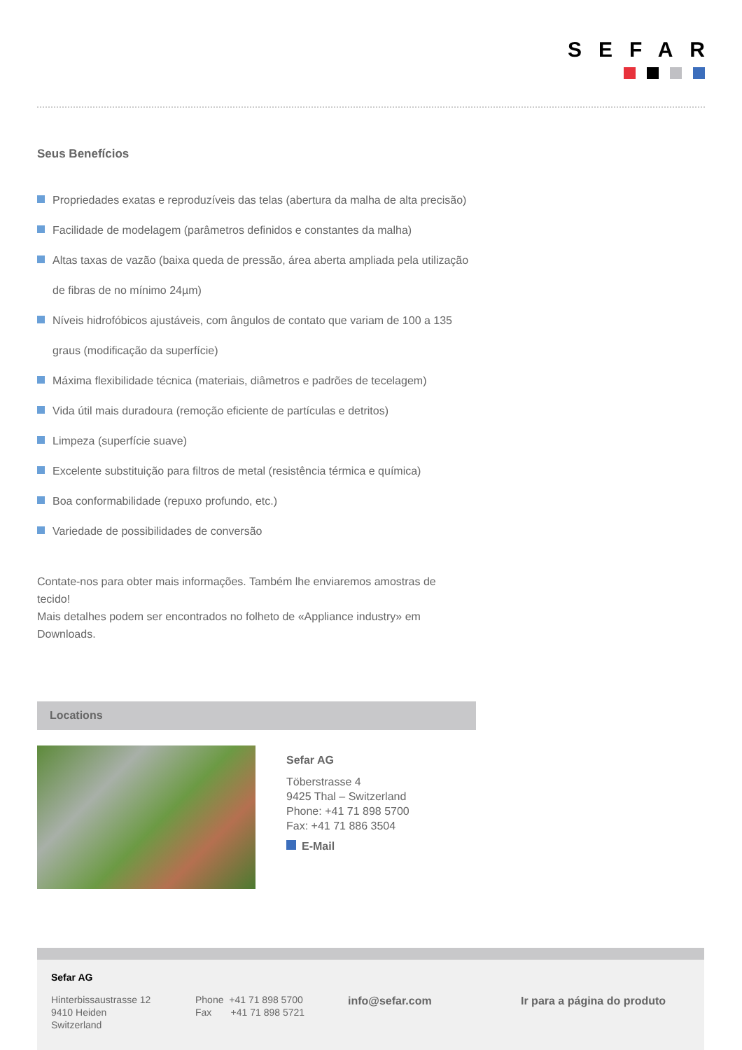SEFAR
Seus Benefícios
Propriedades exatas e reproduzíveis das telas (abertura da malha de alta precisão)
Facilidade de modelagem (parâmetros definidos e constantes da malha)
Altas taxas de vazão (baixa queda de pressão, área aberta ampliada pela utilização de fibras de no mínimo 24µm)
Níveis hidrofóbicos ajustáveis, com ângulos de contato que variam de 100 a 135 graus (modificação da superfície)
Máxima flexibilidade técnica (materiais, diâmetros e padrões de tecelagem)
Vida útil mais duradoura (remoção eficiente de partículas e detritos)
Limpeza (superfície suave)
Excelente substituição para filtros de metal (resistência térmica e química)
Boa conformabilidade (repuxo profundo, etc.)
Variedade de possibilidades de conversão
Contate-nos para obter mais informações. Também lhe enviaremos amostras de tecido!
Mais detalhes podem ser encontrados no folheto de «Appliance industry» em Downloads.
Locations
Sefar AG
Töberstrasse 4
9425 Thal – Switzerland
Phone: +41 71 898 5700
Fax: +41 71 886 3504
E-Mail
Sefar AG
Hinterbissaustrasse 12
9410 Heiden
Switzerland
Phone +41 71 898 5700
Fax +41 71 898 5721
info@sefar.com Ir para a página do produto